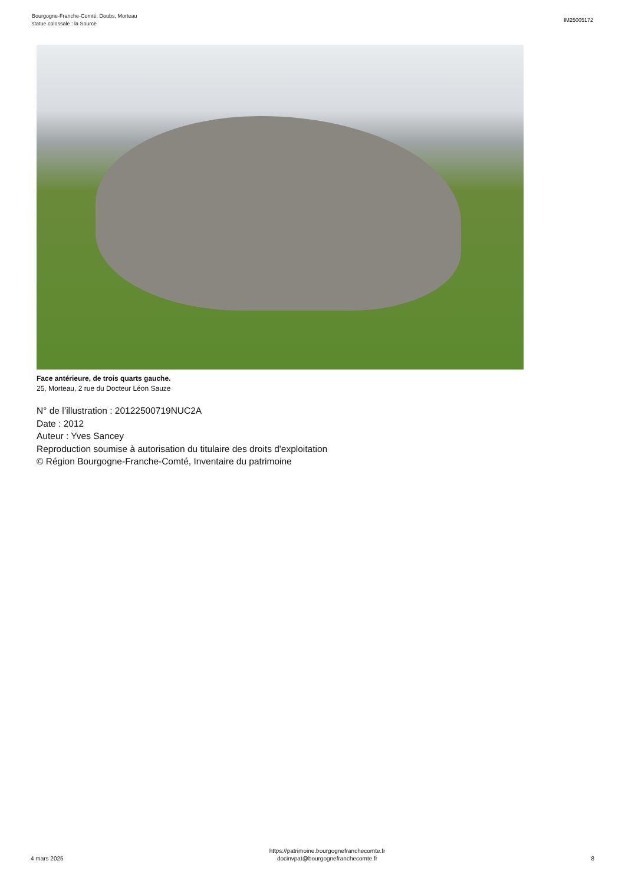Bourgogne-Franche-Comté, Doubs, Morteau
statue colossale : la Source
IM25005172
Face antérieure, de trois quarts gauche.
25, Morteau, 2 rue du Docteur Léon Sauze
N° de l’illustration : 20122500719NUC2A
Date : 2012
Auteur : Yves Sancey
Reproduction soumise à autorisation du titulaire des droits d'exploitation
© Région Bourgogne-Franche-Comté, Inventaire du patrimoine
4 mars 2025
https://patrimoine.bourgognefranchecomte.fr
docinvpat@bourgognefranchecomte.fr
8